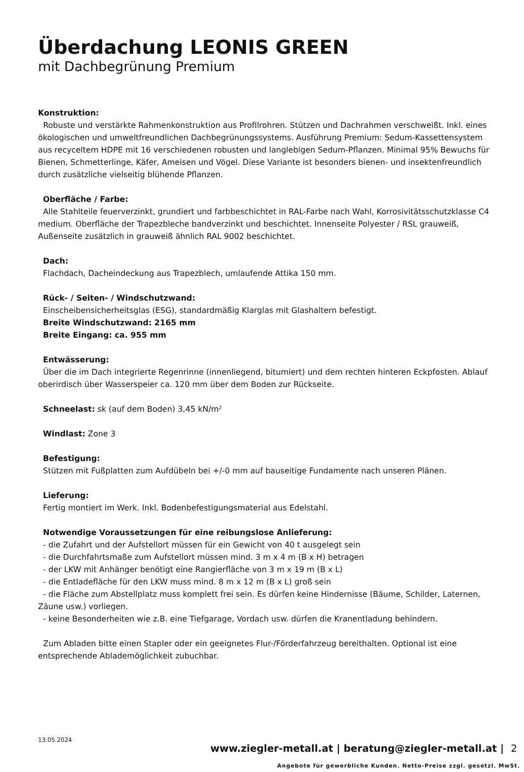Überdachung LEONIS GREEN
mit Dachbegrünung Premium
Konstruktion:
Robuste und verstärkte Rahmenkonstruktion aus Profilrohren. Stützen und Dachrahmen verschweißt. Inkl. eines ökologischen und umweltfreundlichen Dachbegrünungssystems. Ausführung Premium: Sedum-Kassettensystem aus recyceltem HDPE mit 16 verschiedenen robusten und langlebigen Sedum-Pflanzen. Minimal 95% Bewuchs für Bienen, Schmetterlinge, Käfer, Ameisen und Vögel. Diese Variante ist besonders bienen- und insektenfreundlich durch zusätzliche vielseitig blühende Pflanzen.
Oberfläche / Farbe:
Alle Stahlteile feuerverzinkt, grundiert und farbbeschichtet in RAL-Farbe nach Wahl, Korrosivitätsschutzklasse C4 medium. Oberfläche der Trapezbleche bandverzinkt und beschichtet. Innenseite Polyester / RSL grauweiß, Außenseite zusätzlich in grauweiß ähnlich RAL 9002 beschichtet.
Dach:
Flachdach, Dacheindeckung aus Trapezblech, umlaufende Attika 150 mm.
Rück- / Seiten- / Windschutzwand:
Einscheibensicherheitsglas (ESG), standardmäßig Klarglas mit Glashaltern befestigt.
Breite Windschutzwand: 2165 mm
Breite Eingang: ca. 955 mm
Entwässerung:
Über die im Dach integrierte Regenrinne (innenliegend, bitumiert) und dem rechten hinteren Eckpfosten. Ablauf oberirdisch über Wasserspeier ca. 120 mm über dem Boden zur Rückseite.
Schneelast: sk (auf dem Boden) 3,45 kN/m²
Windlast: Zone 3
Befestigung:
Stützen mit Fußplatten zum Aufdübeln bei +/-0 mm auf bauseitige Fundamente nach unseren Plänen.
Lieferung:
Fertig montiert im Werk. Inkl. Bodenbefestigungsmaterial aus Edelstahl.
Notwendige Voraussetzungen für eine reibungslose Anlieferung:
- die Zufahrt und der Aufstellort müssen für ein Gewicht von 40 t ausgelegt sein
- die Durchfahrtsmaße zum Aufstellort müssen mind. 3 m x 4 m (B x H) betragen
- der LKW mit Anhänger benötigt eine Rangierfläche von 3 m x 19 m (B x L)
- die Entladefläche für den LKW muss mind. 8 m x 12 m (B x L) groß sein
- die Fläche zum Abstellplatz muss komplett frei sein. Es dürfen keine Hindernisse (Bäume, Schilder, Laternen, Zäune usw.) vorliegen.
- keine Besonderheiten wie z.B. eine Tiefgarage, Vordach usw. dürfen die Kranentladung behindern.
Zum Abladen bitte einen Stapler oder ein geeignetes Flur-/Förderfahrzeug bereithalten. Optional ist eine entsprechende Ablademöglichkeit zubuchbar.
13.05.2024
www.ziegler-metall.at | beratung@ziegler-metall.at | 2
Angebote für gewerbliche Kunden. Netto-Preise zzgl. gesetzl. MwSt.